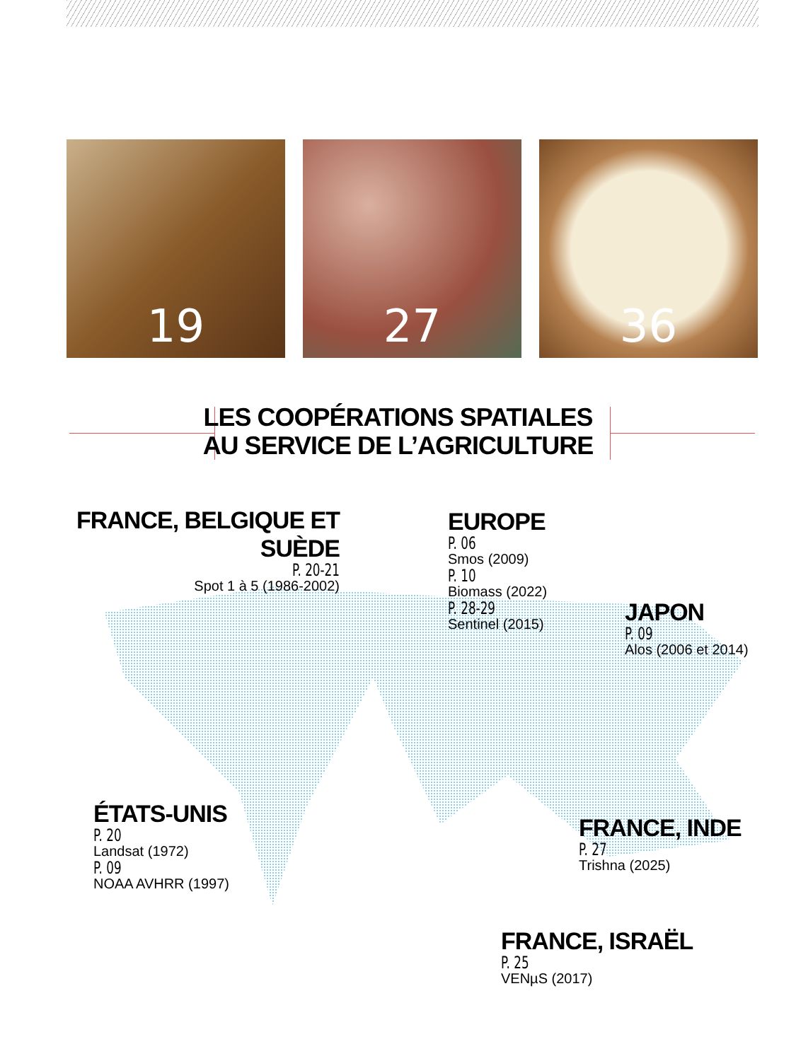19 27 36
LES COOPÉRATIONS SPATIALES
AU SERVICE DE L’AGRICULTURE
FRANCE, BELGIQUE ET SUÈDE
P. 20-21
Spot 1 à 5 (1986-2002)
EUROPE
P. 06
Smos (2009)
P. 10
Biomass (2022)
P. 28-29
Sentinel (2015)
JAPON
P. 09
Alos (2006 et 2014)
ÉTATS-UNIS
P. 20
Landsat (1972)
P. 09
NOAA AVHRR (1997)
FRANCE, INDE
P. 27
Trishna (2025)
FRANCE, ISRAËL
P. 25
VENµS (2017)